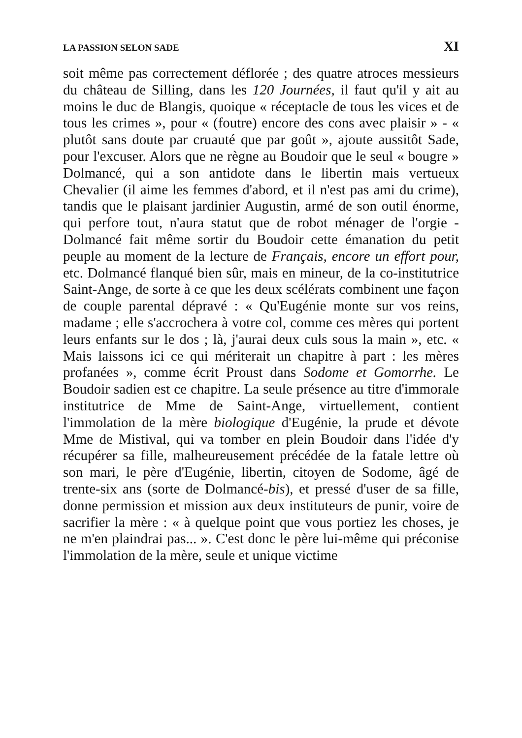LA PASSION SELON SADE XI
soit même pas correctement déflorée ; des quatre atroces messieurs du château de Silling, dans les 120 Journées, il faut qu'il y ait au moins le duc de Blangis, quoique « réceptacle de tous les vices et de tous les crimes », pour « (foutre) encore des cons avec plaisir » - « plutôt sans doute par cruauté que par goût », ajoute aussitôt Sade, pour l'excuser. Alors que ne règne au Boudoir que le seul « bougre » Dolmancé, qui a son antidote dans le libertin mais vertueux Chevalier (il aime les femmes d'abord, et il n'est pas ami du crime), tandis que le plaisant jardinier Augustin, armé de son outil énorme, qui perfore tout, n'aura statut que de robot ménager de l'orgie - Dolmancé fait même sortir du Boudoir cette émanation du petit peuple au moment de la lecture de Français, encore un effort pour, etc. Dolmancé flanqué bien sûr, mais en mineur, de la co-institutrice Saint-Ange, de sorte à ce que les deux scélérats combinent une façon de couple parental dépravé : « Qu'Eugénie monte sur vos reins, madame ; elle s'accrochera à votre col, comme ces mères qui portent leurs enfants sur le dos ; là, j'aurai deux culs sous la main », etc. « Mais laissons ici ce qui mériterait un chapitre à part : les mères profanées », comme écrit Proust dans Sodome et Gomorrhe. Le Boudoir sadien est ce chapitre. La seule présence au titre d'immorale institutrice de Mme de Saint-Ange, virtuellement, contient l'immolation de la mère biologique d'Eugénie, la prude et dévote Mme de Mistival, qui va tomber en plein Boudoir dans l'idée d'y récupérer sa fille, malheureusement précédée de la fatale lettre où son mari, le père d'Eugénie, libertin, citoyen de Sodome, âgé de trente-six ans (sorte de Dolmancé-bis), et pressé d'user de sa fille, donne permission et mission aux deux instituteurs de punir, voire de sacrifier la mère : « à quelque point que vous portiez les choses, je ne m'en plaindrai pas... ». C'est donc le père lui-même qui préconise l'immolation de la mère, seule et unique victime